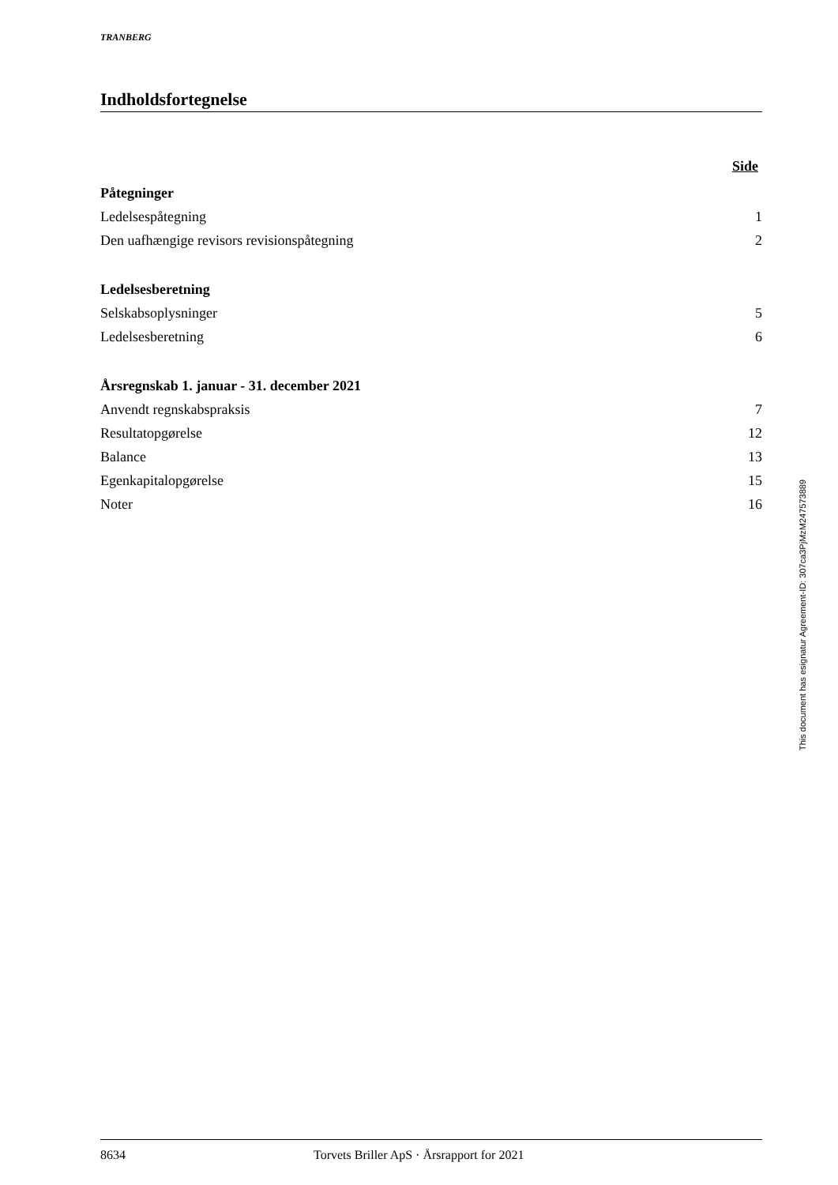TRANBERG
Indholdsfortegnelse
Side
Påtegninger
Ledelsespåtegning 1
Den uafhængige revisors revisionspåtegning 2
Ledelsesberetning
Selskabsoplysninger 5
Ledelsesberetning 6
Årsregnskab 1. januar - 31. december 2021
Anvendt regnskabspraksis 7
Resultatopgørelse 12
Balance 13
Egenkapitalopgørelse 15
Noter 16
8634 Torvets Briller ApS · Årsrapport for 2021
This document has esignatur Agreement-ID: 307ca3PjMzM247573889